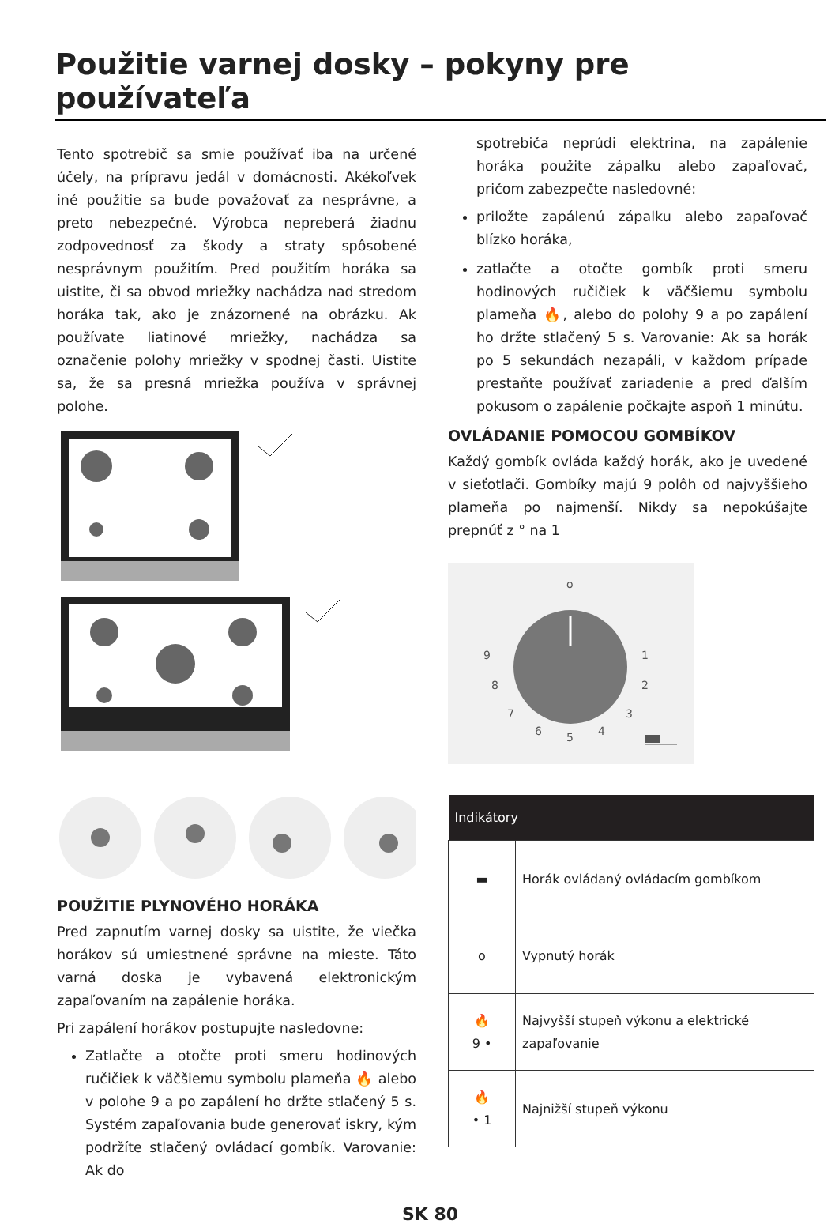Použitie varnej dosky – pokyny pre používateľa
Tento spotrebič sa smie používať iba na určené účely, na prípravu jedál v domácnosti. Akékoľvek iné použitie sa bude považovať za nesprávne, a preto nebezpečné. Výrobca nepreberá žiadnu zodpovednosť za škody a straty spôsobené nesprávnym použitím. Pred použitím horáka sa uistite, či sa obvod mriežky nachádza nad stredom horáka tak, ako je znázornené na obrázku. Ak používate liatinové mriežky, nachádza sa označenie polohy mriežky v spodnej časti. Uistite sa, že sa presná mriežka používa v správnej polohe.
POUŽITIE PLYNOVÉHO HORÁKA
Pred zapnutím varnej dosky sa uistite, že viečka horákov sú umiestnené správne na mieste. Táto varná doska je vybavená elektronickým zapaľovaním na zapálenie horáka.
Pri zapálení horákov postupujte nasledovne:
Zatlačte a otočte proti smeru hodinových ručičiek k väčšiemu symbolu plameňa 🔥 alebo v polohe 9 a po zapálení ho držte stlačený 5 s. Systém zapaľovania bude generovať iskry, kým podržíte stlačený ovládací gombík. Varovanie: Ak do
spotrebiča neprúdi elektrina, na zapálenie horáka použite zápalku alebo zapaľovač, pričom zabezpečte nasledovné:
priložte zapálenú zápalku alebo zapaľovač blízko horáka,
zatlačte a otočte gombík proti smeru hodinových ručičiek k väčšiemu symbolu plameňa 🔥, alebo do polohy 9 a po zapálení ho držte stlačený 5 s. Varovanie: Ak sa horák po 5 sekundách nezapáli, v každom prípade prestaňte používať zariadenie a pred ďalším pokusom o zapálenie počkajte aspoň 1 minútu.
OVLÁDANIE POMOCOU GOMBÍKOV
Každý gombík ovláda každý horák, ako je uvedené v sieťotlači. Gombíky majú 9 polôh od najvyššieho plameňa po najmenší. Nikdy sa nepokúšajte prepnúť z ° na 1
o
9
1
8
2
7
3
6
5
4
| Indikátory | |
| --- | --- |
| ▬ | Horák ovládaný ovládacím gombíkom |
| o | Vypnutý horák |
| 🔥 9 • | Najvyšší stupeň výkonu a elektrické zapaľovanie |
| 🔥 • 1 | Najnižší stupeň výkonu |
SK 80